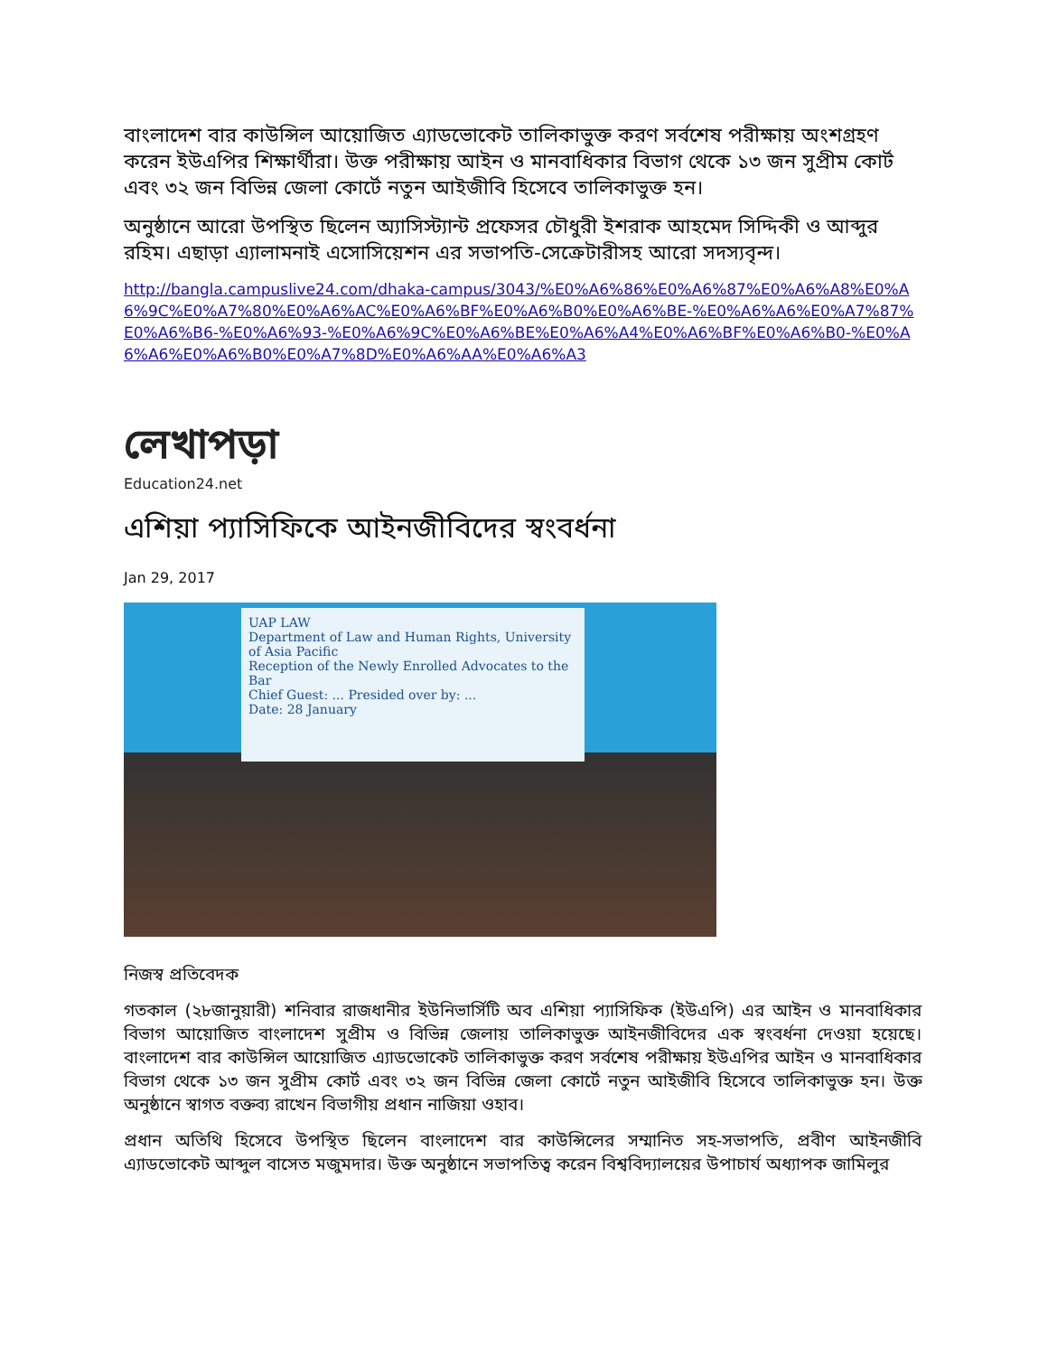বাংলাদেশ বার কাউন্সিল আয়োজিত এ্যাডভোকেট তালিকাভুক্ত করণ সর্বশেষ পরীক্ষায় অংশগ্রহণ করেন ইউএপির শিক্ষার্থীরা। উক্ত পরীক্ষায় আইন ও মানবাধিকার বিভাগ থেকে ১৩ জন সুপ্রীম কোর্ট এবং ৩২ জন বিভিন্ন জেলা কোর্টে নতুন আইজীবি হিসেবে তালিকাভুক্ত হন।
অনুষ্ঠানে আরো উপস্থিত ছিলেন অ্যাসিস্ট্যান্ট প্রফেসর চৌধুরী ইশরাক আহমেদ সিদ্দিকী ও আব্দুর রহিম। এছাড়া এ্যালামনাই এসোসিয়েশন এর সভাপতি-সেক্রেটারীসহ আরো সদস্যবৃন্দ।
http://bangla.campuslive24.com/dhaka-campus/3043/%E0%A6%86%E0%A6%87%E0%A6%A8%E0%A6%9C%E0%A7%80%E0%A6%AC%E0%A6%BF%E0%A6%B0%E0%A6%BE-%E0%A6%A6%E0%A7%87%E0%A6%B6-%E0%A6%93-%E0%A6%9C%E0%A6%BE%E0%A6%A4%E0%A6%BF%E0%A6%B0-%E0%A6%A6%E0%A6%B0%E0%A7%8D%E0%A6%AA%E0%A6%A3
লেখাপড়া
Education24.net
এশিয়া প্যাসিফিকে আইনজীবিদের স্বংবর্ধনা
Jan 29, 2017
UAP LAW
Department of Law and Human Rights, University of Asia Pacific
Reception of the Newly Enrolled Advocates to the Bar
Chief Guest: ... Presided over by: ...
Date: 28 January
নিজস্ব প্রতিবেদক
গতকাল (২৮জানুয়ারী) শনিবার রাজধানীর ইউনিভার্সিটি অব এশিয়া প্যাসিফিক (ইউএপি) এর আইন ও মানবাধিকার বিভাগ আয়োজিত বাংলাদেশ সুপ্রীম ও বিভিন্ন জেলায় তালিকাভুক্ত আইনজীবিদের এক স্বংবর্ধনা দেওয়া হয়েছে। বাংলাদেশ বার কাউন্সিল আয়োজিত এ্যাডভোকেট তালিকাভুক্ত করণ সর্বশেষ পরীক্ষায় ইউএপির আইন ও মানবাধিকার বিভাগ থেকে ১৩ জন সুপ্রীম কোর্ট এবং ৩২ জন বিভিন্ন জেলা কোর্টে নতুন আইজীবি হিসেবে তালিকাভুক্ত হন। উক্ত অনুষ্ঠানে স্বাগত বক্তব্য রাখেন বিভাগীয় প্রধান নাজিয়া ওহাব।
প্রধান অতিথি হিসেবে উপস্থিত ছিলেন বাংলাদেশ বার কাউন্সিলের সম্মানিত সহ-সভাপতি, প্রবীণ আইনজীবি এ্যাডভোকেট আব্দুল বাসেত মজুমদার। উক্ত অনুষ্ঠানে সভাপতিত্ব করেন বিশ্ববিদ্যালয়ের উপাচার্য অধ্যাপক জামিলুর